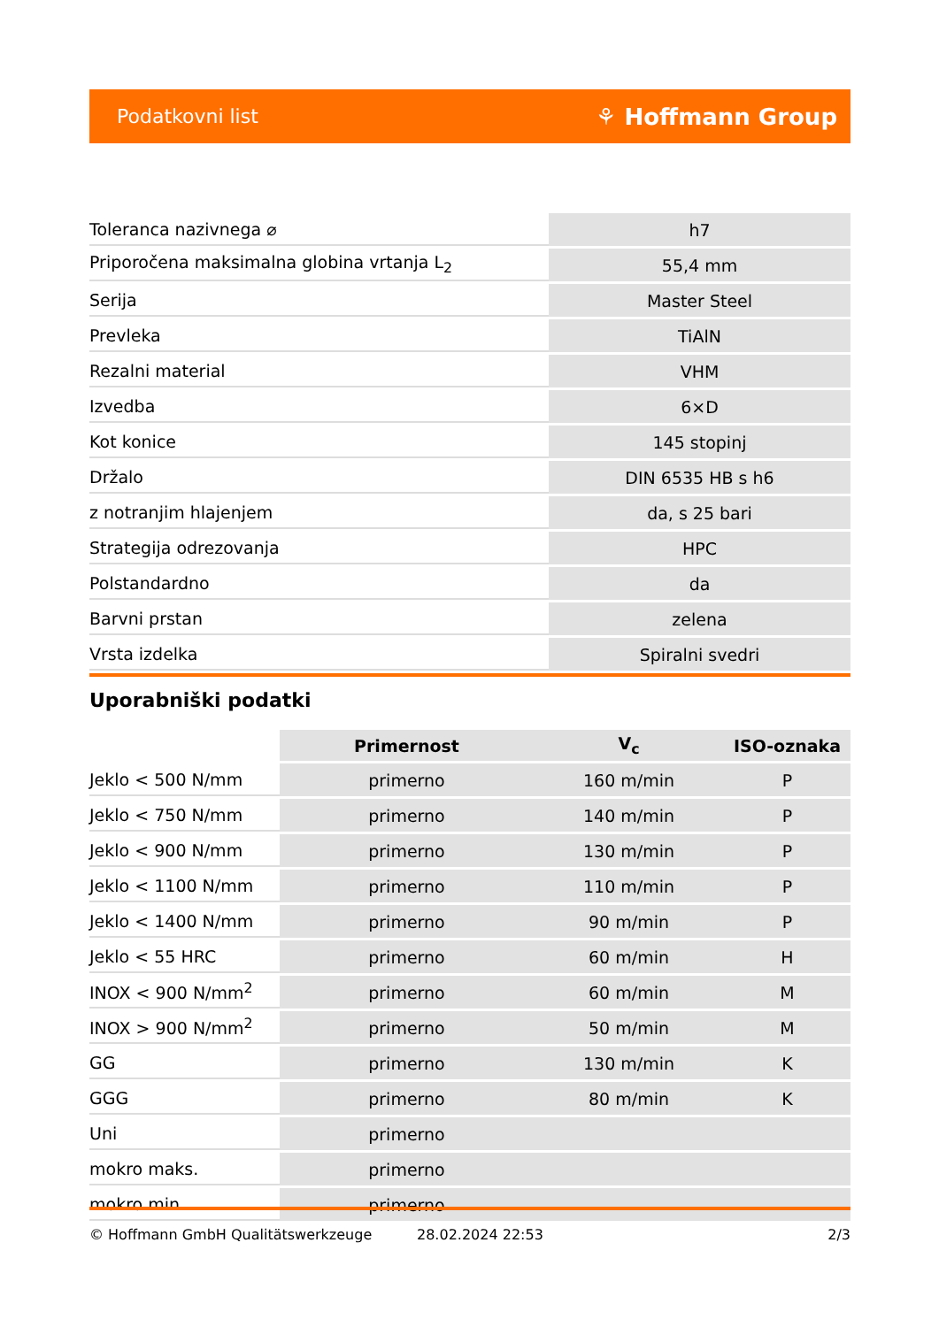Podatkovni list ⚘ Hoffmann Group
| Toleranca nazivnega ⌀ | h7 |
| Priporočena maksimalna globina vrtanja L<sub>2</sub> | 55,4 mm |
| Serija | Master Steel |
| Prevleka | TiAlN |
| Rezalni material | VHM |
| Izvedba | 6×D |
| Kot konice | 145 stopinj |
| Držalo | DIN 6535 HB s h6 |
| z notranjim hlajenjem | da, s 25 bari |
| Strategija odrezovanja | HPC |
| Polstandardno | da |
| Barvni prstan | zelena |
| Vrsta izdelka | Spiralni svedri |
Uporabniški podatki
| | Primernost | V<sub>c</sub> | ISO-oznaka |
| --- | --- | --- | --- |
| Jeklo < 500 N/mm | primerno | 160 m/min | P |
| Jeklo < 750 N/mm | primerno | 140 m/min | P |
| Jeklo < 900 N/mm | primerno | 130 m/min | P |
| Jeklo < 1100 N/mm | primerno | 110 m/min | P |
| Jeklo < 1400 N/mm | primerno | 90 m/min | P |
| Jeklo < 55 HRC | primerno | 60 m/min | H |
| INOX < 900 N/mm<sup>2</sup> | primerno | 60 m/min | M |
| INOX > 900 N/mm<sup>2</sup> | primerno | 50 m/min | M |
| GG | primerno | 130 m/min | K |
| GGG | primerno | 80 m/min | K |
| Uni | primerno | | |
| mokro maks. | primerno | | |
| mokro min. | primerno | | |
© Hoffmann GmbH Qualitätswerkzeuge 28.02.2024 22:53 2/3